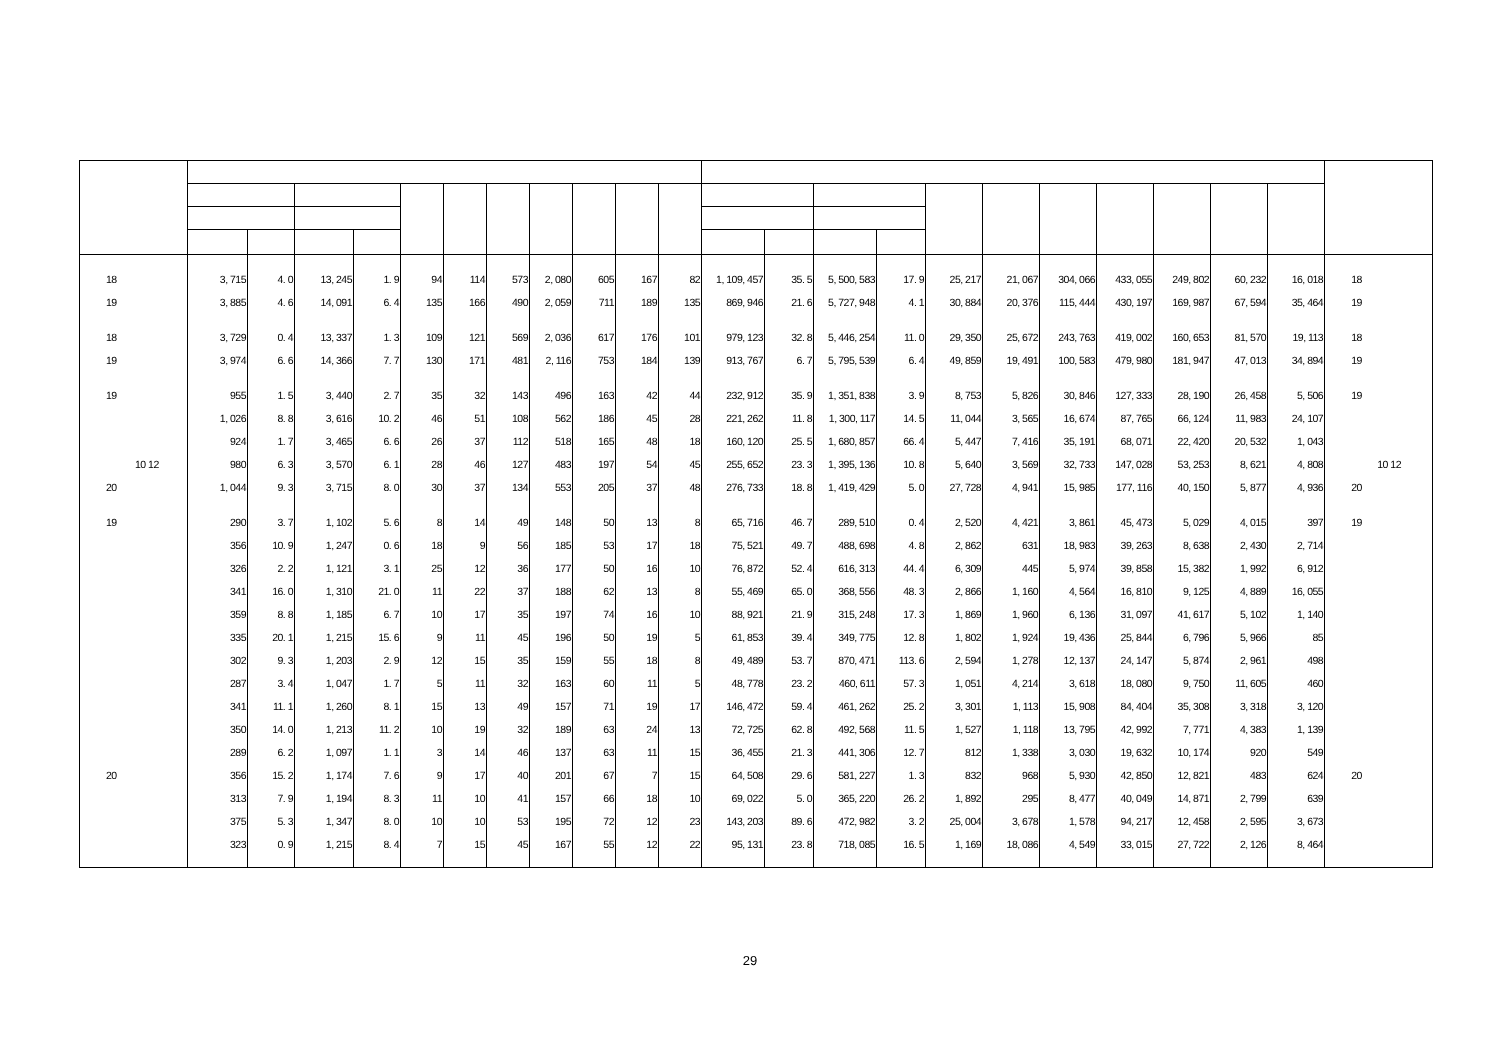| 18 | 3, 715 | 4. 0 | 13, 245 | 1. 9 | 94 | 114 | 573 | 2, 080 | 605 | 167 | 82 | 1, 109, 457 | 35. 5 | 5, 500, 583 | 17. 9 | 25, 217 | 21, 067 | 304, 066 | 433, 055 | 249, 802 | 60, 232 | 16, 018 | 18 |
| 19 | 3, 885 | 4. 6 | 14, 091 | 6. 4 | 135 | 166 | 490 | 2, 059 | 711 | 189 | 135 | 869, 946 | 21. 6 | 5, 727, 948 | 4. 1 | 30, 884 | 20, 376 | 115, 444 | 430, 197 | 169, 987 | 67, 594 | 35, 464 | 19 |
| 18 | 3, 729 | 0. 4 | 13, 337 | 1. 3 | 109 | 121 | 569 | 2, 036 | 617 | 176 | 101 | 979, 123 | 32. 8 | 5, 446, 254 | 11. 0 | 29, 350 | 25, 672 | 243, 763 | 419, 002 | 160, 653 | 81, 570 | 19, 113 | 18 |
| 19 | 3, 974 | 6. 6 | 14, 366 | 7. 7 | 130 | 171 | 481 | 2, 116 | 753 | 184 | 139 | 913, 767 | 6. 7 | 5, 795, 539 | 6. 4 | 49, 859 | 19, 491 | 100, 583 | 479, 980 | 181, 947 | 47, 013 | 34, 894 | 19 |
| 19 | 955 | 1. 5 | 3, 440 | 2. 7 | 35 | 32 | 143 | 496 | 163 | 42 | 44 | 232, 912 | 35. 9 | 1, 351, 838 | 3. 9 | 8, 753 | 5, 826 | 30, 846 | 127, 333 | 28, 190 | 26, 458 | 5, 506 | 19 |
| | 1, 026 | 8. 8 | 3, 616 | 10. 2 | 46 | 51 | 108 | 562 | 186 | 45 | 28 | 221, 262 | 11. 8 | 1, 300, 117 | 14. 5 | 11, 044 | 3, 565 | 16, 674 | 87, 765 | 66, 124 | 11, 983 | 24, 107 | |
| | 924 | 1. 7 | 3, 465 | 6. 6 | 26 | 37 | 112 | 518 | 165 | 48 | 18 | 160, 120 | 25. 5 | 1, 680, 857 | 66. 4 | 5, 447 | 7, 416 | 35, 191 | 68, 071 | 22, 420 | 20, 532 | 1, 043 | |
| 10 12 | 980 | 6. 3 | 3, 570 | 6. 1 | 28 | 46 | 127 | 483 | 197 | 54 | 45 | 255, 652 | 23. 3 | 1, 395, 136 | 10. 8 | 5, 640 | 3, 569 | 32, 733 | 147, 028 | 53, 253 | 8, 621 | 4, 808 | 10 12 |
| 20 | 1, 044 | 9. 3 | 3, 715 | 8. 0 | 30 | 37 | 134 | 553 | 205 | 37 | 48 | 276, 733 | 18. 8 | 1, 419, 429 | 5. 0 | 27, 728 | 4, 941 | 15, 985 | 177, 116 | 40, 150 | 5, 877 | 4, 936 | 20 |
| 19 | 290 | 3. 7 | 1, 102 | 5. 6 | 8 | 14 | 49 | 148 | 50 | 13 | 8 | 65, 716 | 46. 7 | 289, 510 | 0. 4 | 2, 520 | 4, 421 | 3, 861 | 45, 473 | 5, 029 | 4, 015 | 397 | 19 |
| | 356 | 10. 9 | 1, 247 | 0. 6 | 18 | 9 | 56 | 185 | 53 | 17 | 18 | 75, 521 | 49. 7 | 488, 698 | 4. 8 | 2, 862 | 631 | 18, 983 | 39, 263 | 8, 638 | 2, 430 | 2, 714 | |
| | 326 | 2. 2 | 1, 121 | 3. 1 | 25 | 12 | 36 | 177 | 50 | 16 | 10 | 76, 872 | 52. 4 | 616, 313 | 44. 4 | 6, 309 | 445 | 5, 974 | 39, 858 | 15, 382 | 1, 992 | 6, 912 | |
| | 341 | 16. 0 | 1, 310 | 21. 0 | 11 | 22 | 37 | 188 | 62 | 13 | 8 | 55, 469 | 65. 0 | 368, 556 | 48. 3 | 2, 866 | 1, 160 | 4, 564 | 16, 810 | 9, 125 | 4, 889 | 16, 055 | |
| | 359 | 8. 8 | 1, 185 | 6. 7 | 10 | 17 | 35 | 197 | 74 | 16 | 10 | 88, 921 | 21. 9 | 315, 248 | 17. 3 | 1, 869 | 1, 960 | 6, 136 | 31, 097 | 41, 617 | 5, 102 | 1, 140 | |
| | 335 | 20. 1 | 1, 215 | 15. 6 | 9 | 11 | 45 | 196 | 50 | 19 | 5 | 61, 853 | 39. 4 | 349, 775 | 12. 8 | 1, 802 | 1, 924 | 19, 436 | 25, 844 | 6, 796 | 5, 966 | 85 | |
| | 302 | 9. 3 | 1, 203 | 2. 9 | 12 | 15 | 35 | 159 | 55 | 18 | 8 | 49, 489 | 53. 7 | 870, 471 | 113. 6 | 2, 594 | 1, 278 | 12, 137 | 24, 147 | 5, 874 | 2, 961 | 498 | |
| | 287 | 3. 4 | 1, 047 | 1. 7 | 5 | 11 | 32 | 163 | 60 | 11 | 5 | 48, 778 | 23. 2 | 460, 611 | 57. 3 | 1, 051 | 4, 214 | 3, 618 | 18, 080 | 9, 750 | 11, 605 | 460 | |
| | 341 | 11. 1 | 1, 260 | 8. 1 | 15 | 13 | 49 | 157 | 71 | 19 | 17 | 146, 472 | 59. 4 | 461, 262 | 25. 2 | 3, 301 | 1, 113 | 15, 908 | 84, 404 | 35, 308 | 3, 318 | 3, 120 | |
| | 350 | 14. 0 | 1, 213 | 11. 2 | 10 | 19 | 32 | 189 | 63 | 24 | 13 | 72, 725 | 62. 8 | 492, 568 | 11. 5 | 1, 527 | 1, 118 | 13, 795 | 42, 992 | 7, 771 | 4, 383 | 1, 139 | |
| | 289 | 6. 2 | 1, 097 | 1. 1 | 3 | 14 | 46 | 137 | 63 | 11 | 15 | 36, 455 | 21. 3 | 441, 306 | 12. 7 | 812 | 1, 338 | 3, 030 | 19, 632 | 10, 174 | 920 | 549 | |
| 20 | 356 | 15. 2 | 1, 174 | 7. 6 | 9 | 17 | 40 | 201 | 67 | 7 | 15 | 64, 508 | 29. 6 | 581, 227 | 1. 3 | 832 | 968 | 5, 930 | 42, 850 | 12, 821 | 483 | 624 | 20 |
| | 313 | 7. 9 | 1, 194 | 8. 3 | 11 | 10 | 41 | 157 | 66 | 18 | 10 | 69, 022 | 5. 0 | 365, 220 | 26. 2 | 1, 892 | 295 | 8, 477 | 40, 049 | 14, 871 | 2, 799 | 639 | |
| | 375 | 5. 3 | 1, 347 | 8. 0 | 10 | 10 | 53 | 195 | 72 | 12 | 23 | 143, 203 | 89. 6 | 472, 982 | 3. 2 | 25, 004 | 3, 678 | 1, 578 | 94, 217 | 12, 458 | 2, 595 | 3, 673 | |
| | 323 | 0. 9 | 1, 215 | 8. 4 | 7 | 15 | 45 | 167 | 55 | 12 | 22 | 95, 131 | 23. 8 | 718, 085 | 16. 5 | 1, 169 | 18, 086 | 4, 549 | 33, 015 | 27, 722 | 2, 126 | 8, 464 | |
29